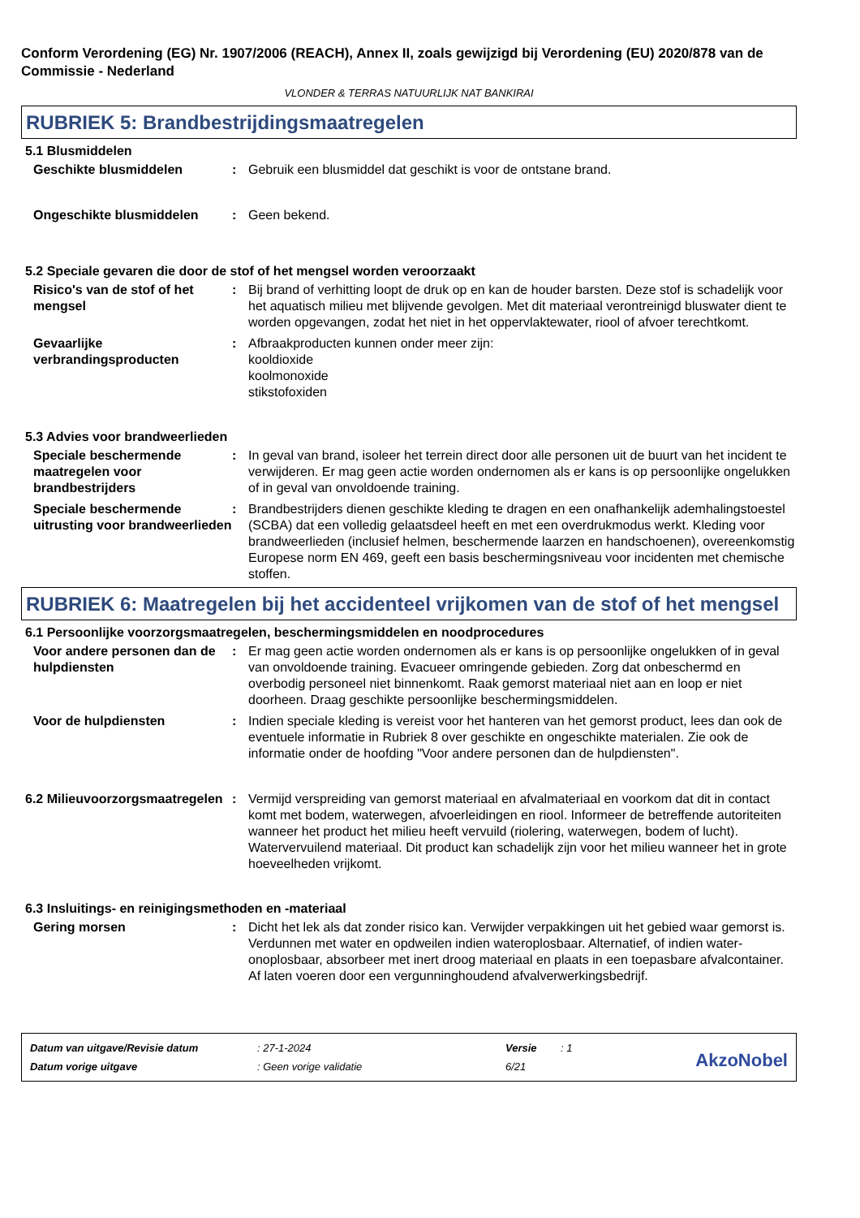Conform Verordening (EG) Nr. 1907/2006 (REACH), Annex II, zoals gewijzigd bij Verordening (EU) 2020/878 van de Commissie - Nederland
VLONDER & TERRAS NATUURLIJK NAT BANKIRAI
RUBRIEK 5: Brandbestrijdingsmaatregelen
5.1 Blusmiddelen
Geschikte blusmiddelen : Gebruik een blusmiddel dat geschikt is voor de ontstane brand.
Ongeschikte blusmiddelen : Geen bekend.
5.2 Speciale gevaren die door de stof of het mengsel worden veroorzaakt
Risico's van de stof of het mengsel
: Bij brand of verhitting loopt de druk op en kan de houder barsten. Deze stof is schadelijk voor het aquatisch milieu met blijvende gevolgen. Met dit materiaal verontreinigd bluswater dient te worden opgevangen, zodat het niet in het oppervlaktewater, riool of afvoer terechtkomt.
Gevaarlijke verbrandingsproducten
: Afbraakproducten kunnen onder meer zijn:
kooldioxide
koolmonoxide
stikstofoxiden
5.3 Advies voor brandweerlieden
Speciale beschermende maatregelen voor brandbestrijders
: In geval van brand, isoleer het terrein direct door alle personen uit de buurt van het incident te verwijderen. Er mag geen actie worden ondernomen als er kans is op persoonlijke ongelukken of in geval van onvoldoende training.
Speciale beschermende uitrusting voor brandweerlieden
: Brandbestrijders dienen geschikte kleding te dragen en een onafhankelijk ademhalingstoestel (SCBA) dat een volledig gelaatsdeel heeft en met een overdrukmodus werkt. Kleding voor brandweerlieden (inclusief helmen, beschermende laarzen en handschoenen), overeenkomstig Europese norm EN 469, geeft een basis beschermingsniveau voor incidenten met chemische stoffen.
RUBRIEK 6: Maatregelen bij het accidenteel vrijkomen van de stof of het mengsel
6.1 Persoonlijke voorzorgsmaatregelen, beschermingsmiddelen en noodprocedures
Voor andere personen dan de hulpdiensten
: Er mag geen actie worden ondernomen als er kans is op persoonlijke ongelukken of in geval van onvoldoende training. Evacueer omringende gebieden. Zorg dat onbeschermd en overbodig personeel niet binnenkomt. Raak gemorst materiaal niet aan en loop er niet doorheen. Draag geschikte persoonlijke beschermingsmiddelen.
Voor de hulpdiensten : Indien speciale kleding is vereist voor het hanteren van het gemorst product, lees dan ook de eventuele informatie in Rubriek 8 over geschikte en ongeschikte materialen. Zie ook de informatie onder de hoofding "Voor andere personen dan de hulpdiensten".
6.2 Milieuvoorzorgsmaatregelen
: Vermijd verspreiding van gemorst materiaal en afvalmateriaal en voorkom dat dit in contact komt met bodem, waterwegen, afvoerleidingen en riool. Informeer de betreffende autoriteiten wanneer het product het milieu heeft vervuild (riolering, waterwegen, bodem of lucht). Watervervuilend materiaal. Dit product kan schadelijk zijn voor het milieu wanneer het in grote hoeveelheden vrijkomt.
6.3 Insluitings- en reinigingsmethoden en -materiaal
Gering morsen : Dicht het lek als dat zonder risico kan. Verwijder verpakkingen uit het gebied waar gemorst is. Verdunnen met water en opdweilen indien wateroplosbaar. Alternatief, of indien water-onoplosbaar, absorbeer met inert droog materiaal en plaats in een toepasbare afvalcontainer. Af laten voeren door een vergunninghoudend afvalverwerkingsbedrijf.
| Datum van uitgave/Revisie datum | : 27-1-2024 | Versie | : 1 |
| Datum vorige uitgave | : Geen vorige validatie | 6/21 | |
AkzoNobel